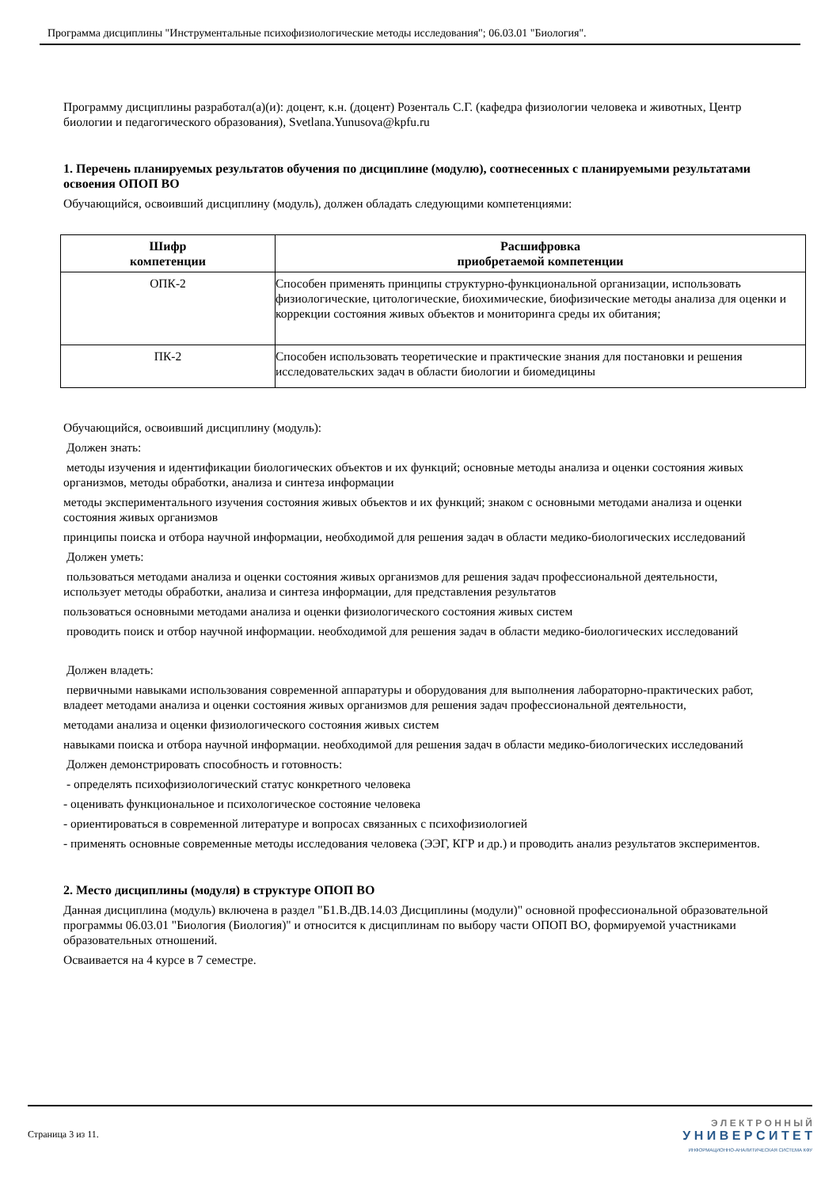Программа дисциплины "Инструментальные психофизиологические методы исследования"; 06.03.01 "Биология".
Программу дисциплины разработал(а)(и): доцент, к.н. (доцент) Розенталь С.Г. (кафедра физиологии человека и животных, Центр биологии и педагогического образования), Svetlana.Yunusova@kpfu.ru
1. Перечень планируемых результатов обучения по дисциплине (модулю), соотнесенных с планируемыми результатами освоения ОПОП ВО
Обучающийся, освоивший дисциплину (модуль), должен обладать следующими компетенциями:
| Шифр компетенции | Расшифровка приобретаемой компетенции |
| --- | --- |
| ОПК-2 | Способен применять принципы структурно-функциональной организации, использовать физиологические, цитологические, биохимические, биофизические методы анализа для оценки и коррекции состояния живых объектов и мониторинга среды их обитания; |
| ПК-2 | Способен использовать теоретические и практические знания для постановки и решения исследовательских задач в области биологии и биомедицины |
Обучающийся, освоивший дисциплину (модуль):
Должен знать:
методы изучения и идентификации биологических объектов и их функций; основные методы анализа и оценки состояния живых организмов, методы обработки, анализа и синтеза информации
методы экспериментального изучения состояния живых объектов и их функций; знаком с основными методами анализа и оценки состояния живых организмов
принципы поиска и отбора научной информации, необходимой для решения задач в области медико-биологических исследований
Должен уметь:
пользоваться методами анализа и оценки состояния живых организмов для решения задач профессиональной деятельности, использует методы обработки, анализа и синтеза информации, для представления результатов
пользоваться основными методами анализа и оценки физиологического состояния живых систем
проводить поиск и отбор научной информации. необходимой для решения задач в области медико-биологических исследований
Должен владеть:
первичными навыками использования современной аппаратуры и оборудования для выполнения лабораторно-практических работ, владеет методами анализа и оценки состояния живых организмов для решения задач профессиональной деятельности,
методами анализа и оценки физиологического состояния живых систем
навыками поиска и отбора научной информации. необходимой для решения задач в области медико-биологических исследований
Должен демонстрировать способность и готовность:
- определять психофизиологический статус конкретного человека
- оценивать функциональное и психологическое состояние человека
- ориентироваться в современной литературе и вопросах связанных с психофизиологией
- применять основные современные методы исследования человека (ЭЭГ, КГР и др.) и проводить анализ результатов экспериментов.
2. Место дисциплины (модуля) в структуре ОПОП ВО
Данная дисциплина (модуль) включена в раздел "Б1.В.ДВ.14.03 Дисциплины (модули)" основной профессиональной образовательной программы 06.03.01 "Биология (Биология)" и относится к дисциплинам по выбору части ОПОП ВО, формируемой участниками образовательных отношений.
Осваивается на 4 курсе в 7 семестре.
Страница 3 из 11.
Э Л Е К Т Р О Н Н Ы Й
У Н И В Е Р С И Т Е Т
ИНФОРМАЦИОННО-АНАЛИТИЧЕСКАЯ СИСТЕМА КФУ